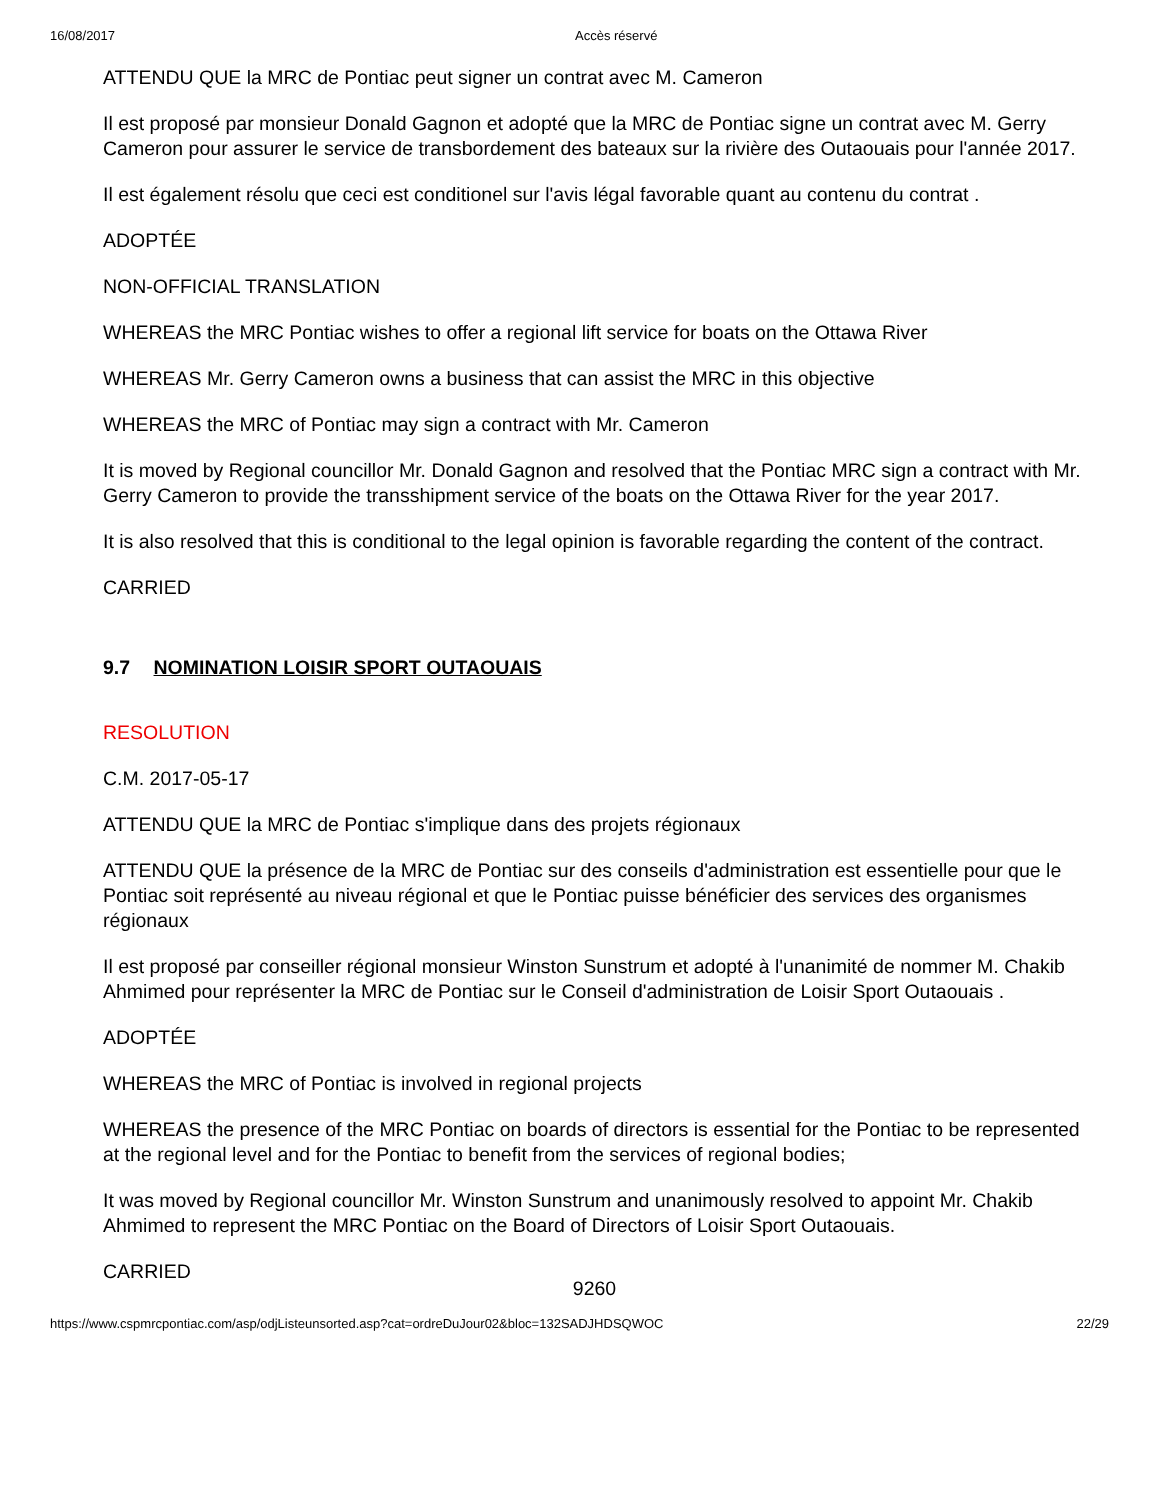16/08/2017 Accès réservé
ATTENDU QUE la MRC de Pontiac peut signer un contrat avec M. Cameron
Il est proposé par monsieur Donald Gagnon et adopté que la MRC de Pontiac signe un contrat avec M. Gerry Cameron pour assurer le service de transbordement des bateaux sur la rivière des Outaouais pour l'année 2017.
Il est également résolu que ceci est conditionel sur l'avis légal favorable quant au contenu du contrat .
ADOPTÉE
NON-OFFICIAL TRANSLATION
WHEREAS the MRC Pontiac wishes to offer a regional lift service for boats on the Ottawa River
WHEREAS Mr. Gerry Cameron owns a business that can assist the MRC in this objective
WHEREAS the MRC of Pontiac may sign a contract with Mr. Cameron
It is moved by Regional councillor Mr. Donald Gagnon and resolved that the Pontiac MRC sign a contract with Mr. Gerry Cameron to provide the transshipment service of the boats on the Ottawa River for the year 2017.
It is also resolved that this is conditional to the legal opinion is favorable regarding the content of the contract.
CARRIED
9.7 NOMINATION LOISIR SPORT OUTAOUAIS
RESOLUTION
C.M. 2017-05-17
ATTENDU QUE la MRC de Pontiac s'implique dans des projets régionaux
ATTENDU QUE la présence de la MRC de Pontiac sur des conseils d'administration est essentielle pour que le Pontiac soit représenté au niveau régional et que le Pontiac puisse bénéficier des services des organismes régionaux
Il est proposé par conseiller régional monsieur Winston Sunstrum et adopté à l'unanimité de nommer M. Chakib Ahmimed pour représenter la MRC de Pontiac sur le Conseil d'administration de Loisir Sport Outaouais .
ADOPTÉE
WHEREAS the MRC of Pontiac is involved in regional projects
WHEREAS the presence of the MRC Pontiac on boards of directors is essential for the Pontiac to be represented at the regional level and for the Pontiac to benefit from the services of regional bodies;
It was moved by Regional councillor Mr. Winston Sunstrum and unanimously resolved to appoint Mr. Chakib Ahmimed to represent the MRC Pontiac on the Board of Directors of Loisir Sport Outaouais.
CARRIED
9260
https://www.cspmrcpontiac.com/asp/odjListeunsorted.asp?cat=ordreDuJour02&bloc=132SADJHDSQWOC 22/29